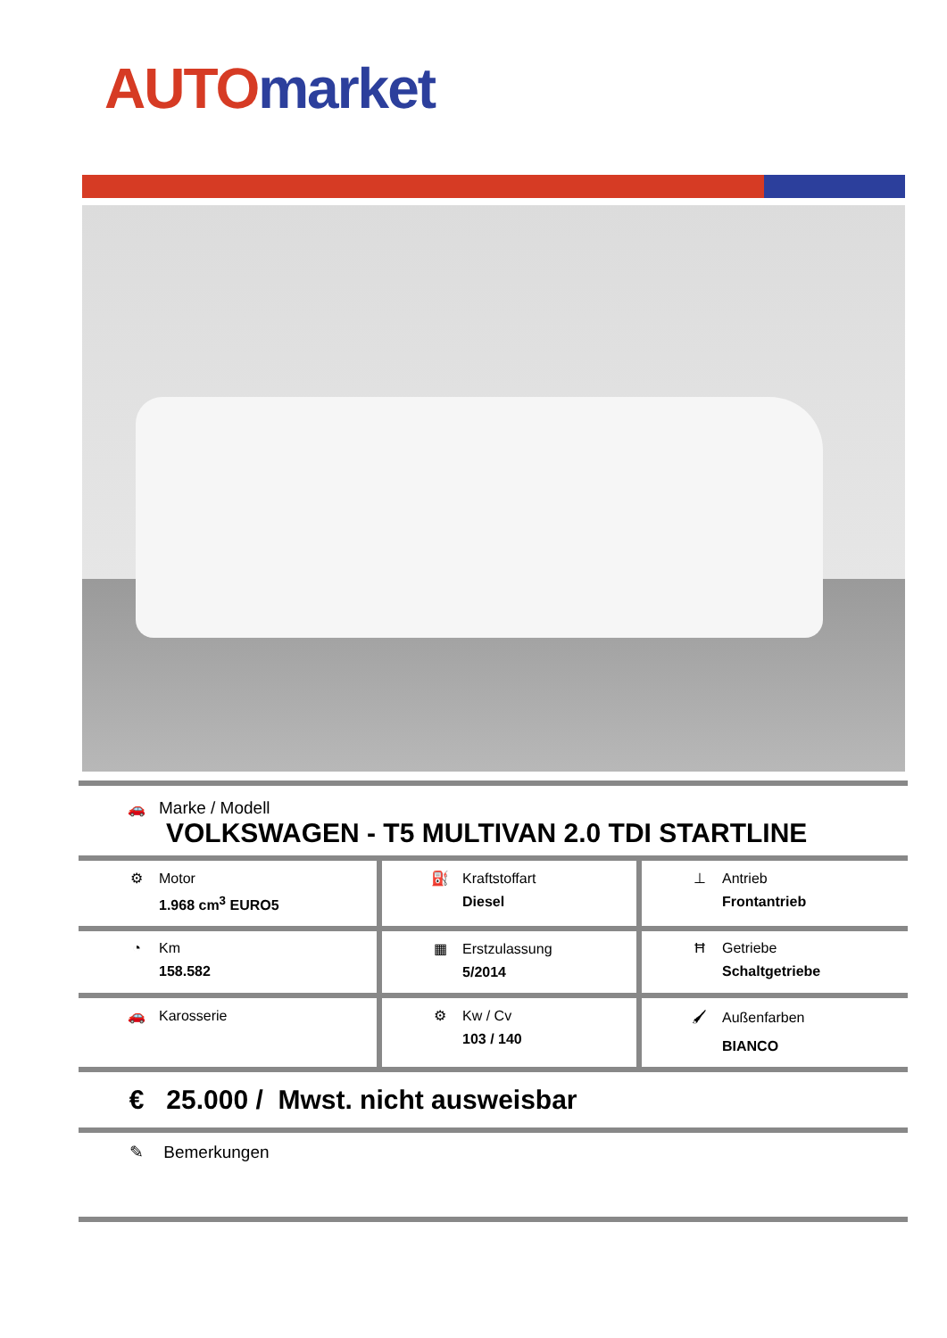AUTO market
| 🚗 Marke / Modell VOLKSWAGEN - T5 MULTIVAN 2.0 TDI STARTLINE | | |
| ⚙ Motor 1.968 cm<sup>3</sup> EURO5 | ⛽ Kraftstoffart Diesel | ⊥ Antrieb Frontantrieb |
| ◔ Km 158.582 | ▦ Erstzulassung 5/2014 | Ħ Getriebe Schaltgetriebe |
| 🚗 Karosserie | ⚙ Kw / Cv 103 / 140 | 🖌 Außenfarben BIANCO |
| € 25.000 / Mwst. nicht ausweisbar | | |
| ✎ Bemerkungen | | |